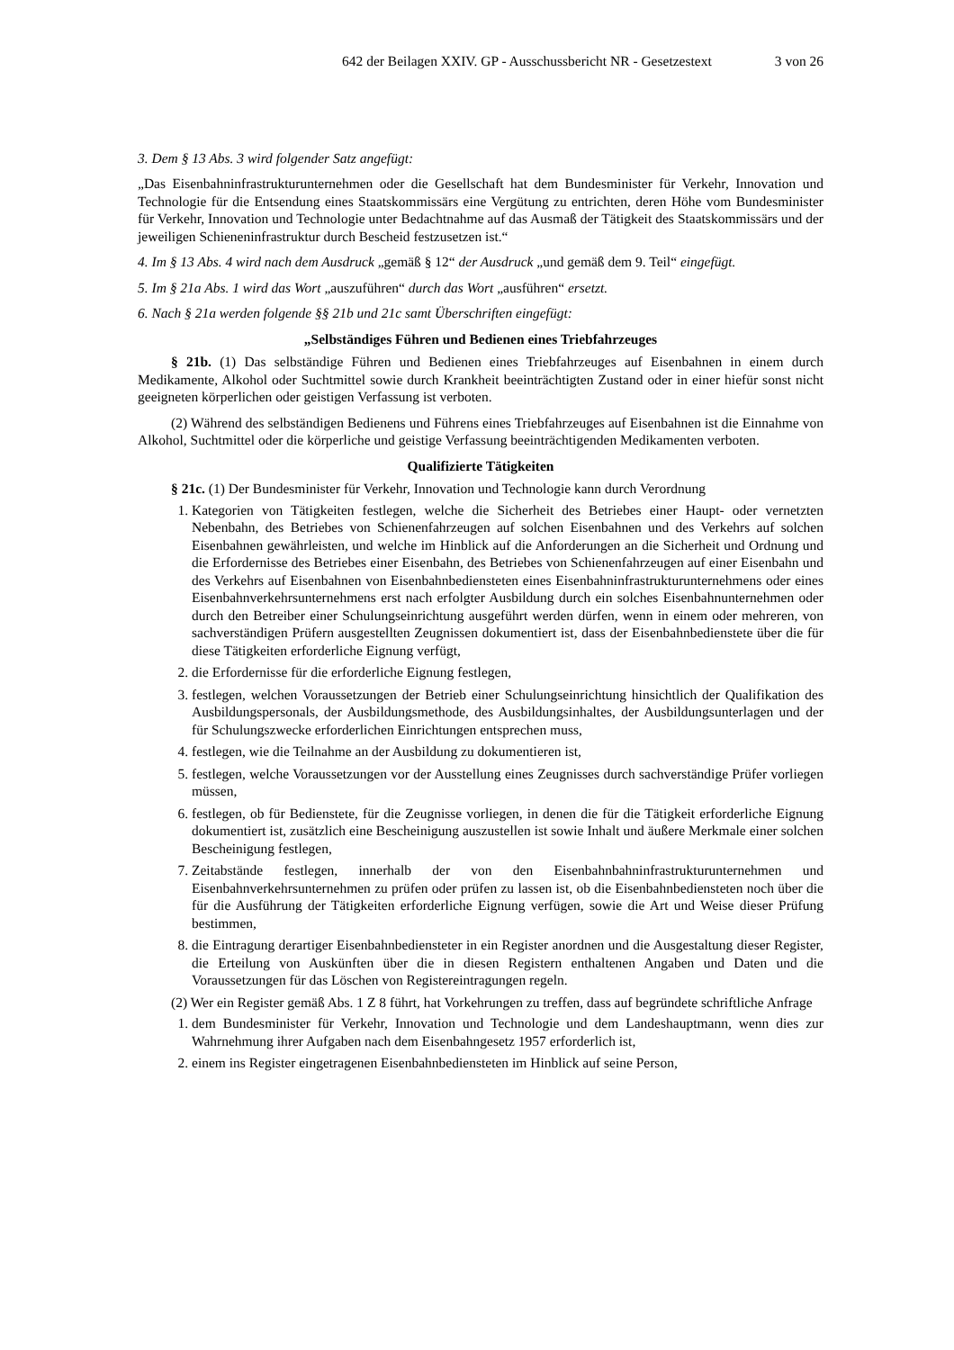642 der Beilagen XXIV. GP - Ausschussbericht NR - Gesetzestext 3 von 26
3. Dem § 13 Abs. 3 wird folgender Satz angefügt:
„Das Eisenbahninfrastrukturunternehmen oder die Gesellschaft hat dem Bundesminister für Verkehr, Innovation und Technologie für die Entsendung eines Staatskommissärs eine Vergütung zu entrichten, deren Höhe vom Bundesminister für Verkehr, Innovation und Technologie unter Bedachtnahme auf das Ausmaß der Tätigkeit des Staatskommissärs und der jeweiligen Schieneninfrastruktur durch Bescheid festzusetzen ist.“
4. Im § 13 Abs. 4 wird nach dem Ausdruck „gemäß § 12“ der Ausdruck „und gemäß dem 9. Teil“ eingefügt.
5. Im § 21a Abs. 1 wird das Wort „auszuführen“ durch das Wort „ausführen“ ersetzt.
6. Nach § 21a werden folgende §§ 21b und 21c samt Überschriften eingefügt:
„Selbständiges Führen und Bedienen eines Triebfahrzeuges
§ 21b. (1) Das selbständige Führen und Bedienen eines Triebfahrzeuges auf Eisenbahnen in einem durch Medikamente, Alkohol oder Suchtmittel sowie durch Krankheit beeinträchtigten Zustand oder in einer hiefür sonst nicht geeigneten körperlichen oder geistigen Verfassung ist verboten.
(2) Während des selbständigen Bedienens und Führens eines Triebfahrzeuges auf Eisenbahnen ist die Einnahme von Alkohol, Suchtmittel oder die körperliche und geistige Verfassung beeinträchtigenden Medikamenten verboten.
Qualifizierte Tätigkeiten
§ 21c. (1) Der Bundesminister für Verkehr, Innovation und Technologie kann durch Verordnung
1. Kategorien von Tätigkeiten festlegen, welche die Sicherheit des Betriebes einer Haupt- oder vernetzten Nebenbahn, des Betriebes von Schienenfahrzeugen auf solchen Eisenbahnen und des Verkehrs auf solchen Eisenbahnen gewährleisten, und welche im Hinblick auf die Anforderungen an die Sicherheit und Ordnung und die Erfordernisse des Betriebes einer Eisenbahn, des Betriebes von Schienenfahrzeugen auf einer Eisenbahn und des Verkehrs auf Eisenbahnen von Eisenbahnbediensteten eines Eisenbahninfrastrukturunternehmens oder eines Eisenbahnverkehrsunternehmens erst nach erfolgter Ausbildung durch ein solches Eisenbahnunternehmen oder durch den Betreiber einer Schulungseinrichtung ausgeführt werden dürfen, wenn in einem oder mehreren, von sachverständigen Prüfern ausgestellten Zeugnissen dokumentiert ist, dass der Eisenbahnbedienstete über die für diese Tätigkeiten erforderliche Eignung verfügt,
2. die Erfordernisse für die erforderliche Eignung festlegen,
3. festlegen, welchen Voraussetzungen der Betrieb einer Schulungseinrichtung hinsichtlich der Qualifikation des Ausbildungspersonals, der Ausbildungsmethode, des Ausbildungsinhaltes, der Ausbildungsunterlagen und der für Schulungszwecke erforderlichen Einrichtungen entsprechen muss,
4. festlegen, wie die Teilnahme an der Ausbildung zu dokumentieren ist,
5. festlegen, welche Voraussetzungen vor der Ausstellung eines Zeugnisses durch sachverständige Prüfer vorliegen müssen,
6. festlegen, ob für Bedienstete, für die Zeugnisse vorliegen, in denen die für die Tätigkeit erforderliche Eignung dokumentiert ist, zusätzlich eine Bescheinigung auszustellen ist sowie Inhalt und äußere Merkmale einer solchen Bescheinigung festlegen,
7. Zeitabstände festlegen, innerhalb der von den Eisenbahnbahninfrastrukturunternehmen und Eisenbahnverkehrsunternehmen zu prüfen oder prüfen zu lassen ist, ob die Eisenbahnbediensteten noch über die für die Ausführung der Tätigkeiten erforderliche Eignung verfügen, sowie die Art und Weise dieser Prüfung bestimmen,
8. die Eintragung derartiger Eisenbahnbediensteter in ein Register anordnen und die Ausgestaltung dieser Register, die Erteilung von Auskünften über die in diesen Registern enthaltenen Angaben und Daten und die Voraussetzungen für das Löschen von Registereintragungen regeln.
(2) Wer ein Register gemäß Abs. 1 Z 8 führt, hat Vorkehrungen zu treffen, dass auf begründete schriftliche Anfrage
1. dem Bundesminister für Verkehr, Innovation und Technologie und dem Landeshauptmann, wenn dies zur Wahrnehmung ihrer Aufgaben nach dem Eisenbahngesetz 1957 erforderlich ist,
2. einem ins Register eingetragenen Eisenbahnbediensteten im Hinblick auf seine Person,